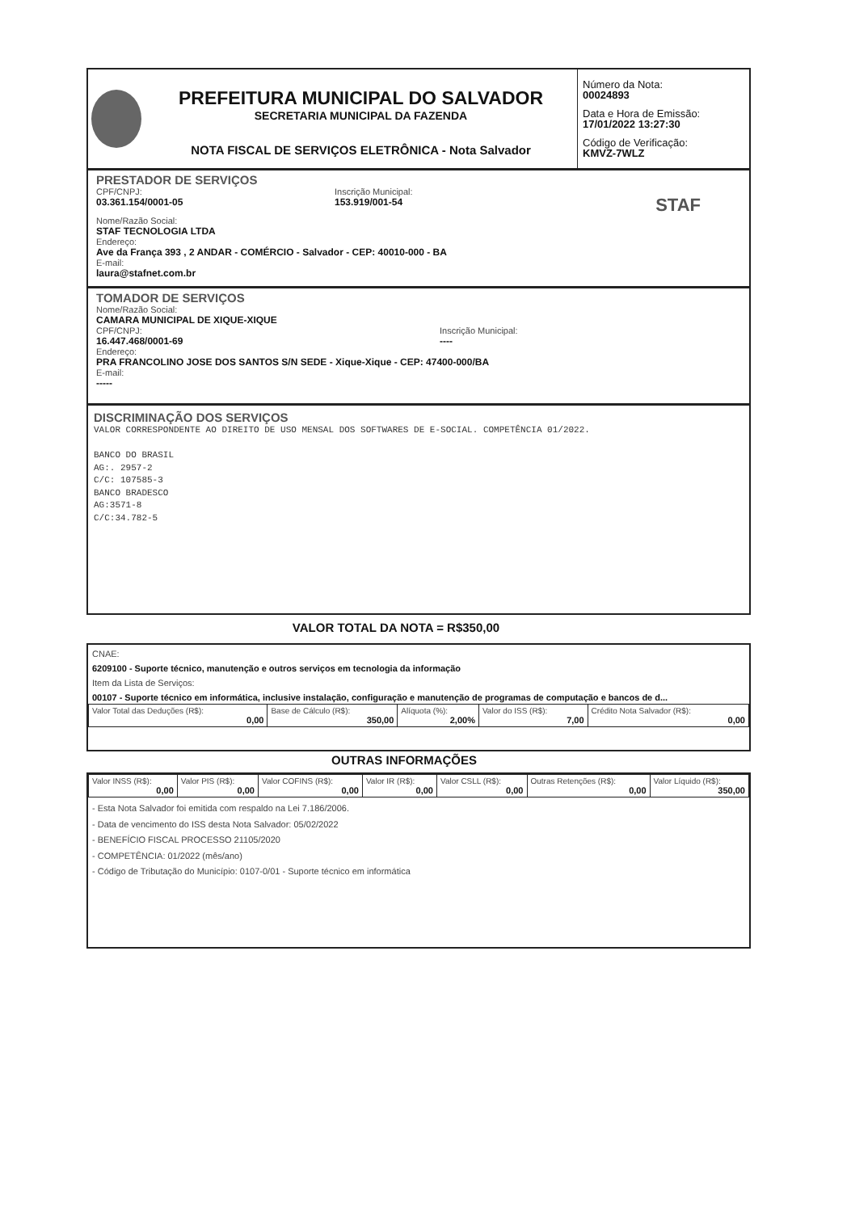PREFEITURA MUNICIPAL DO SALVADOR
SECRETARIA MUNICIPAL DA FAZENDA
NOTA FISCAL DE SERVIÇOS ELETRÔNICA - Nota Salvador
Número da Nota:
00024893
Data e Hora de Emissão:
17/01/2022 13:27:30
Código de Verificação:
KMVZ-7WLZ
PRESTADOR DE SERVIÇOS
CPF/CNPJ:
03.361.154/0001-05
Inscrição Municipal:
153.919/001-54
STAF
Nome/Razão Social:
STAF TECNOLOGIA LTDA
Endereço:
Ave da França 393 , 2 ANDAR - COMÉRCIO - Salvador - CEP: 40010-000 - BA
E-mail:
laura@stafnet.com.br
TOMADOR DE SERVIÇOS
Nome/Razão Social:
CAMARA MUNICIPAL DE XIQUE-XIQUE
CPF/CNPJ:
16.447.468/0001-69
Inscrição Municipal:
----
Endereço:
PRA FRANCOLINO JOSE DOS SANTOS S/N SEDE - Xique-Xique - CEP: 47400-000/BA
E-mail:
-----
DISCRIMINAÇÃO DOS SERVIÇOS
VALOR CORRESPONDENTE AO DIREITO DE USO MENSAL DOS SOFTWARES DE E-SOCIAL. COMPETÊNCIA 01/2022.
BANCO DO BRASIL
AG:. 2957-2
C/C: 107585-3
BANCO BRADESCO
AG:3571-8
C/C:34.782-5
VALOR TOTAL DA NOTA = R$350,00
CNAE:
6209100 - Suporte técnico, manutenção e outros serviços em tecnologia da informação
Item da Lista de Serviços:
00107 - Suporte técnico em informática, inclusive instalação, configuração e manutenção de programas de computação e bancos de d...
| Valor Total das Deduções (R$): 0,00 | Base de Cálculo (R$): 350,00 | Alíquota (%): 2,00% | Valor do ISS (R$): 7,00 | Crédito Nota Salvador (R$): 0,00 |
OUTRAS INFORMAÇÕES
| Valor INSS (R$): 0,00 | Valor PIS (R$): 0,00 | Valor COFINS (R$): 0,00 | Valor IR (R$): 0,00 | Valor CSLL (R$): 0,00 | Outras Retenções (R$): 0,00 | Valor Líquido (R$): 350,00 |
- Esta Nota Salvador foi emitida com respaldo na Lei 7.186/2006.
- Data de vencimento do ISS desta Nota Salvador: 05/02/2022
- BENEFÍCIO FISCAL PROCESSO 21105/2020
- COMPETÊNCIA: 01/2022 (mês/ano)
- Código de Tributação do Município: 0107-0/01 - Suporte técnico em informática